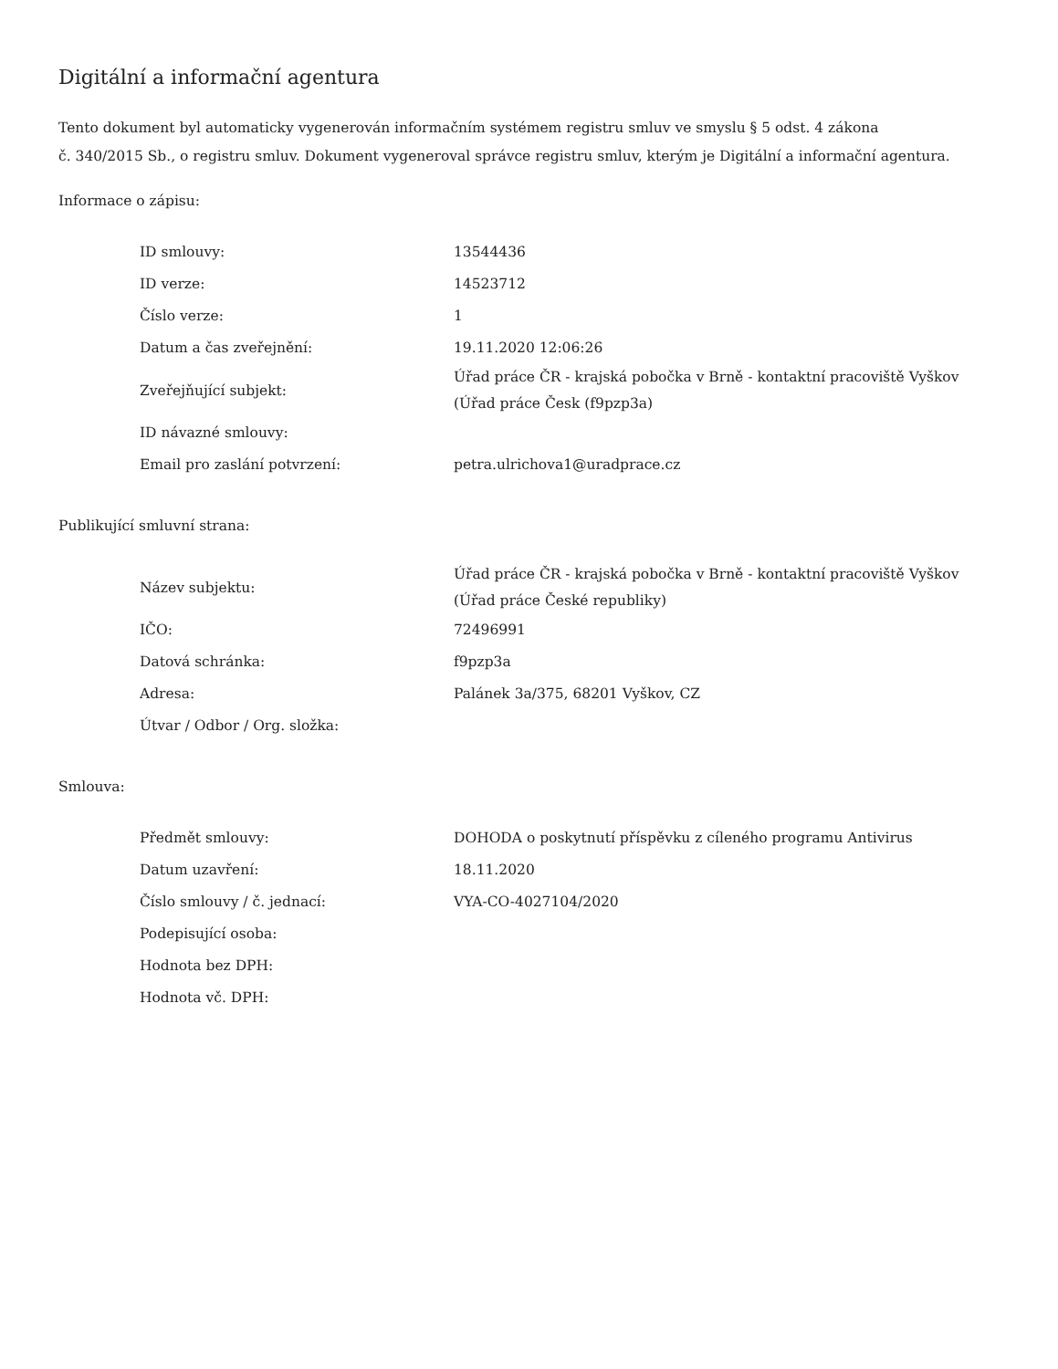Digitální a informační agentura
Tento dokument byl automaticky vygenerován informačním systémem registru smluv ve smyslu § 5 odst. 4 zákona
č. 340/2015 Sb., o registru smluv. Dokument vygeneroval správce registru smluv, kterým je Digitální a informační agentura.
Informace o zápisu:
| ID smlouvy: | 13544436 |
| ID verze: | 14523712 |
| Číslo verze: | 1 |
| Datum a čas zveřejnění: | 19.11.2020 12:06:26 |
| Zveřejňující subjekt: | Úřad práce ČR - krajská pobočka v Brně - kontaktní pracoviště Vyškov (Úřad práce Česk (f9pzp3a) |
| ID návazné smlouvy: | |
| Email pro zaslání potvrzení: | petra.ulrichova1@uradprace.cz |
Publikující smluvní strana:
| Název subjektu: | Úřad práce ČR - krajská pobočka v Brně - kontaktní pracoviště Vyškov (Úřad práce České republiky) |
| IČO: | 72496991 |
| Datová schránka: | f9pzp3a |
| Adresa: | Palánek 3a/375, 68201 Vyškov, CZ |
| Útvar / Odbor / Org. složka: | |
Smlouva:
| Předmět smlouvy: | DOHODA o poskytnutí příspěvku z cíleného programu Antivirus |
| Datum uzavření: | 18.11.2020 |
| Číslo smlouvy / č. jednací: | VYA-CO-4027104/2020 |
| Podepisující osoba: | |
| Hodnota bez DPH: | |
| Hodnota vč. DPH: | |